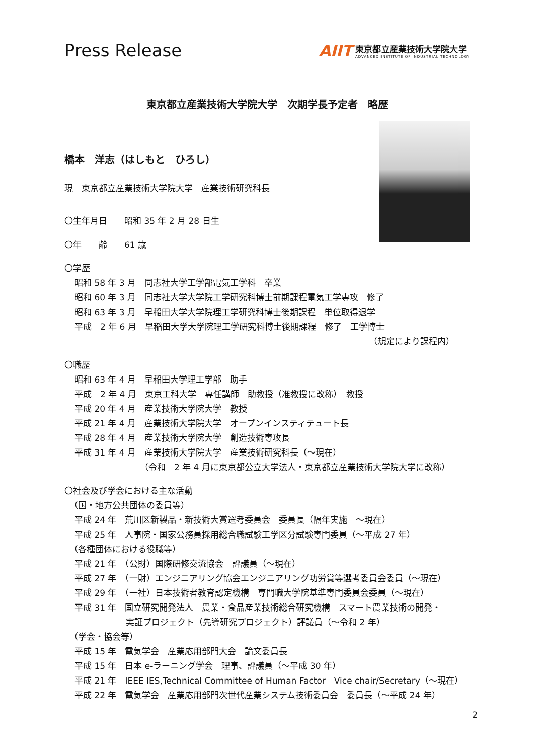Press Release
AIIT
東京都立産業技術大学院大学
ADVANCED INSTITUTE OF INDUSTRIAL TECHNOLOGY
東京都立産業技術大学院大学　次期学長予定者　略歴
橋本　洋志（はしもと　ひろし）
現　東京都立産業技術大学院大学　産業技術研究科長
〇生年月日　　昭和 35 年 2 月 28 日生
〇年　　齢　　61 歳
〇学歴
昭和 58 年 3 月　同志社大学工学部電気工学科　卒業
昭和 60 年 3 月　同志社大学大学院工学研究科博士前期課程電気工学専攻　修了
昭和 63 年 3 月　早稲田大学大学院理工学研究科博士後期課程　単位取得退学
平成　2 年 6 月　早稲田大学大学院理工学研究科博士後期課程　修了　工学博士
（規定により課程内）
〇職歴
昭和 63 年 4 月　早稲田大学理工学部　助手
平成　2 年 4 月　東京工科大学　専任講師　助教授（准教授に改称）　教授
平成 20 年 4 月　産業技術大学院大学　教授
平成 21 年 4 月　産業技術大学院大学　オープンインスティテュート長
平成 28 年 4 月　産業技術大学院大学　創造技術専攻長
平成 31 年 4 月　産業技術大学院大学　産業技術研究科長（～現在）
（令和　2 年 4 月に東京都公立大学法人・東京都立産業技術大学院大学に改称）
〇社会及び学会における主な活動
（国・地方公共団体の委員等）
平成 24 年　荒川区新製品・新技術大賞選考委員会　委員長（隔年実施　～現在）
平成 25 年　人事院・国家公務員採用総合職試験工学区分試験専門委員（～平成 27 年）
（各種団体における役職等）
平成 21 年　（公財）国際研修交流協会　評議員（～現在）
平成 27 年　（一財）エンジニアリング協会エンジニアリング功労賞等選考委員会委員（～現在）
平成 29 年　（一社）日本技術者教育認定機構　専門職大学院基準専門委員会委員（～現在）
平成 31 年　国立研究開発法人　農業・食品産業技術総合研究機構　スマート農業技術の開発・
実証プロジェクト（先導研究プロジェクト）評議員（～令和 2 年）
（学会・協会等）
平成 15 年　電気学会　産業応用部門大会　論文委員長
平成 15 年　日本 e-ラーニング学会　理事、評議員（～平成 30 年）
平成 21 年　IEEE IES,Technical Committee of Human Factor　Vice chair/Secretary（～現在）
平成 22 年　電気学会　産業応用部門次世代産業システム技術委員会　委員長（～平成 24 年）
2